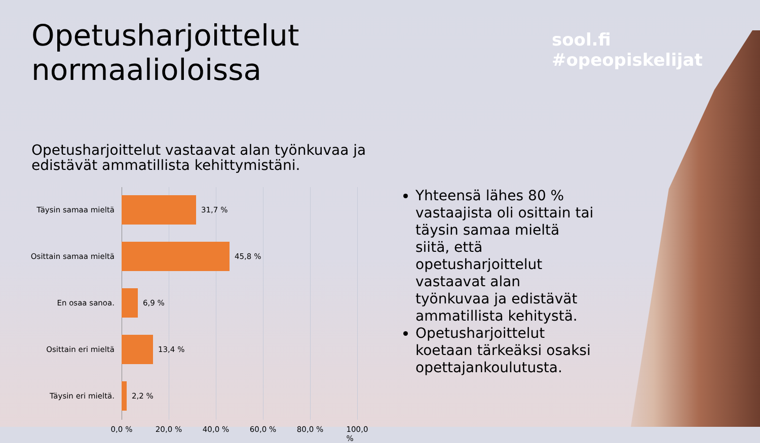Opetusharjoittelut normaalioloissa
sool.fi #opeopiskelijat
Opetusharjoittelut vastaavat alan työnkuvaa ja edistävät ammatillista kehittymistäni.
Täysin samaa mieltä 31,7 %
Osittain samaa mieltä 45,8 %
En osaa sanoa. 6,9 %
Osittain eri mieltä 13,4 %
Täysin eri mieltä. 2,2 %
0,0 % 20,0 % 40,0 % 60,0 % 80,0 % 100,0 %
Yhteensä lähes 80 % vastaajista oli osittain tai täysin samaa mieltä siitä, että opetusharjoittelut vastaavat alan työnkuvaa ja edistävät ammatillista kehitystä.
Opetusharjoittelut koetaan tärkeäksi osaksi opettajankoulutusta.